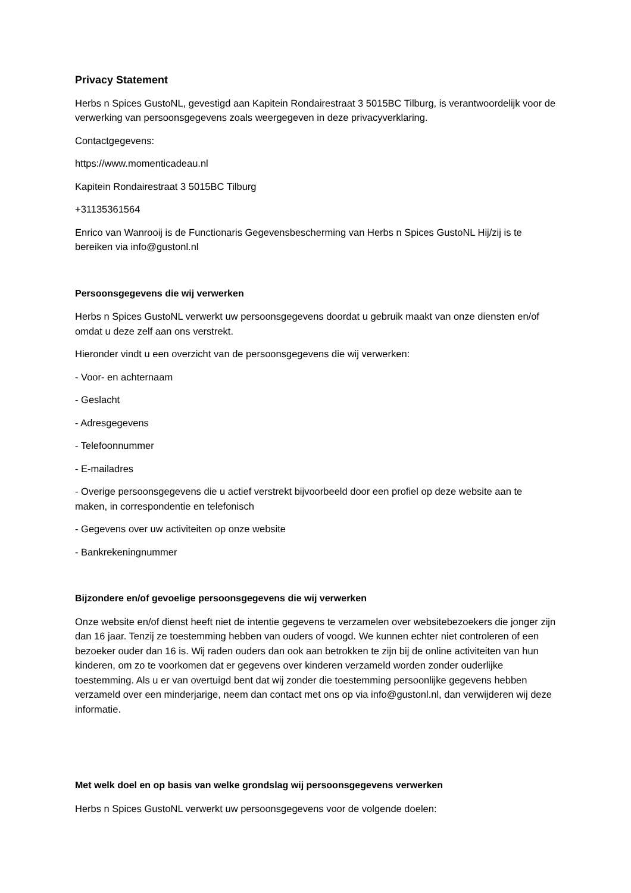Privacy Statement
Herbs n Spices GustoNL, gevestigd aan Kapitein Rondairestraat 3 5015BC Tilburg, is verantwoordelijk voor de verwerking van persoonsgegevens zoals weergegeven in deze privacyverklaring.
Contactgegevens:
https://www.momenticadeau.nl
Kapitein Rondairestraat 3 5015BC Tilburg
+31135361564
Enrico van Wanrooij is de Functionaris Gegevensbescherming van Herbs n Spices GustoNL Hij/zij is te bereiken via info@gustonl.nl
Persoonsgegevens die wij verwerken
Herbs n Spices GustoNL verwerkt uw persoonsgegevens doordat u gebruik maakt van onze diensten en/of omdat u deze zelf aan ons verstrekt.
Hieronder vindt u een overzicht van de persoonsgegevens die wij verwerken:
- Voor- en achternaam
- Geslacht
- Adresgegevens
- Telefoonnummer
- E-mailadres
- Overige persoonsgegevens die u actief verstrekt bijvoorbeeld door een profiel op deze website aan te maken, in correspondentie en telefonisch
- Gegevens over uw activiteiten op onze website
- Bankrekeningnummer
Bijzondere en/of gevoelige persoonsgegevens die wij verwerken
Onze website en/of dienst heeft niet de intentie gegevens te verzamelen over websitebezoekers die jonger zijn dan 16 jaar. Tenzij ze toestemming hebben van ouders of voogd. We kunnen echter niet controleren of een bezoeker ouder dan 16 is. Wij raden ouders dan ook aan betrokken te zijn bij de online activiteiten van hun kinderen, om zo te voorkomen dat er gegevens over kinderen verzameld worden zonder ouderlijke toestemming. Als u er van overtuigd bent dat wij zonder die toestemming persoonlijke gegevens hebben verzameld over een minderjarige, neem dan contact met ons op via info@gustonl.nl, dan verwijderen wij deze informatie.
Met welk doel en op basis van welke grondslag wij persoonsgegevens verwerken
Herbs n Spices GustoNL verwerkt uw persoonsgegevens voor de volgende doelen: